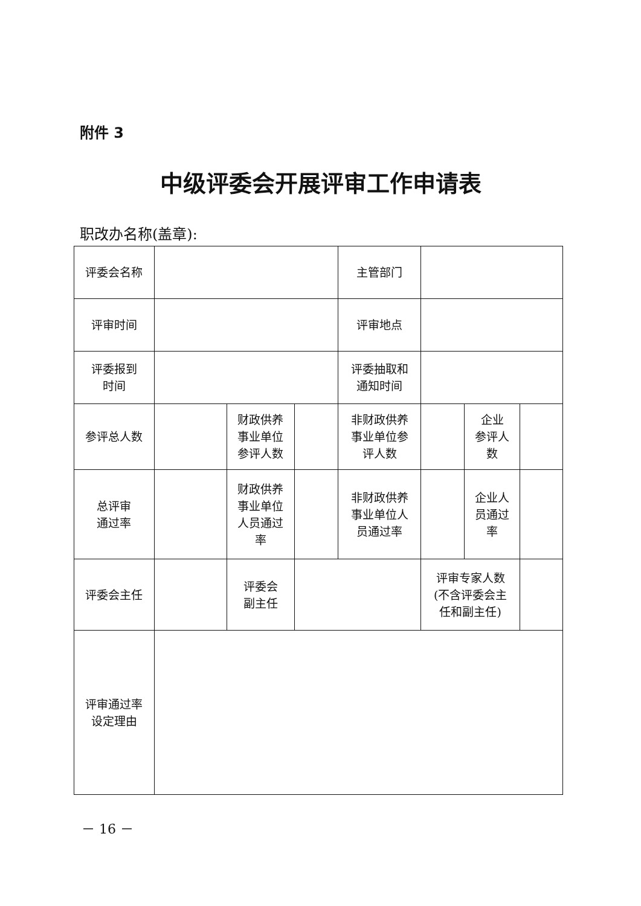附件 3
中级评委会开展评审工作申请表
职改办名称(盖章):
| 评委会名称 | | | | 主管部门 | | | |
| 评审时间 | | | | 评审地点 | | | |
| 评委报到 时间 | | | | 评委抽取和 通知时间 | | | |
| 参评总人数 | | 财政供养 事业单位 参评人数 | | 非财政供养 事业单位参 评人数 | | 企业 参评人 数 | |
| 总评审 通过率 | | 财政供养 事业单位 人员通过 率 | | 非财政供养 事业单位人 员通过率 | | 企业人 员通过 率 | |
| 评委会主任 | | 评委会 副主任 | | | 评审专家人数 (不含评委会主 任和副主任) | | |
| 评审通过率 设定理由 | | | | | | | |
－ 16 －